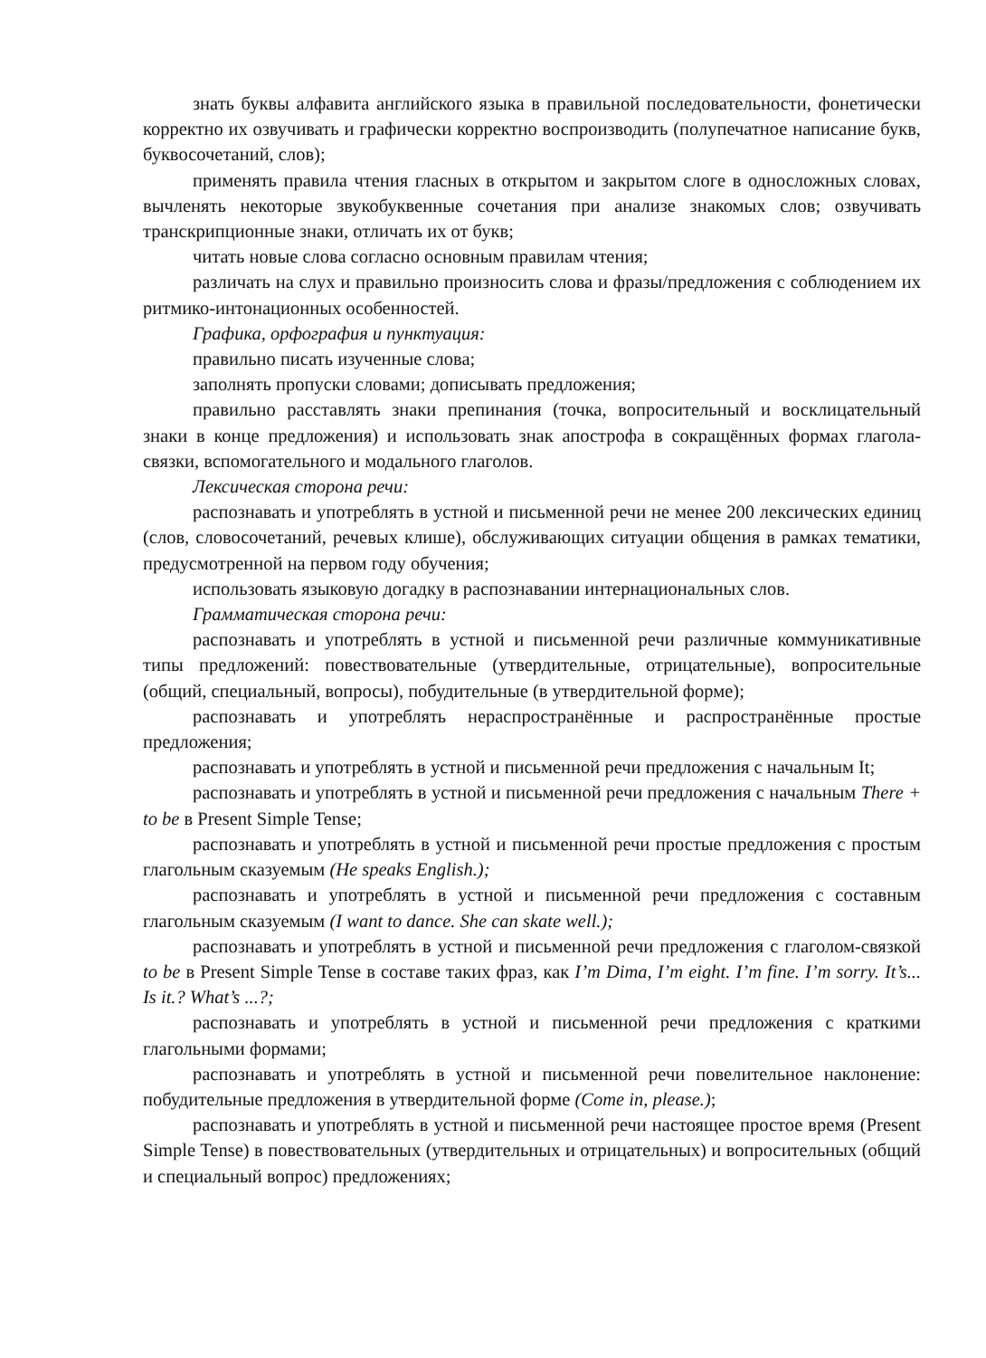знать буквы алфавита английского языка в правильной последовательности, фонетически корректно их озвучивать и графически корректно воспроизводить (полупечатное написание букв, буквосочетаний, слов);
применять правила чтения гласных в открытом и закрытом слоге в односложных словах, вычленять некоторые звукобуквенные сочетания при анализе знакомых слов; озвучивать транскрипционные знаки, отличать их от букв;
читать новые слова согласно основным правилам чтения;
различать на слух и правильно произносить слова и фразы/предложения с соблюдением их ритмико-интонационных особенностей.
Графика, орфография и пунктуация:
правильно писать изученные слова;
заполнять пропуски словами; дописывать предложения;
правильно расставлять знаки препинания (точка, вопросительный и восклицательный знаки в конце предложения) и использовать знак апострофа в сокращённых формах глагола-связки, вспомогательного и модального глаголов.
Лексическая сторона речи:
распознавать и употреблять в устной и письменной речи не менее 200 лексических единиц (слов, словосочетаний, речевых клише), обслуживающих ситуации общения в рамках тематики, предусмотренной на первом году обучения;
использовать языковую догадку в распознавании интернациональных слов.
Грамматическая сторона речи:
распознавать и употреблять в устной и письменной речи различные коммуникативные типы предложений: повествовательные (утвердительные, отрицательные), вопросительные (общий, специальный, вопросы), побудительные (в утвердительной форме);
распознавать и употреблять нераспространённые и распространённые простые предложения;
распознавать и употреблять в устной и письменной речи предложения с начальным It;
распознавать и употреблять в устной и письменной речи предложения с начальным There + to be в Present Simple Tense;
распознавать и употреблять в устной и письменной речи простые предложения с простым глагольным сказуемым (He speaks English.);
распознавать и употреблять в устной и письменной речи предложения с составным глагольным сказуемым (I want to dance. She can skate well.);
распознавать и употреблять в устной и письменной речи предложения с глаголом-связкой to be в Present Simple Tense в составе таких фраз, как I’m Dima, I’m eight. I’m fine. I’m sorry. It’s... Is it.? What’s ...?;
распознавать и употреблять в устной и письменной речи предложения с краткими глагольными формами;
распознавать и употреблять в устной и письменной речи повелительное наклонение: побудительные предложения в утвердительной форме (Come in, please.);
распознавать и употреблять в устной и письменной речи настоящее простое время (Present Simple Tense) в повествовательных (утвердительных и отрицательных) и вопросительных (общий и специальный вопрос) предложениях;